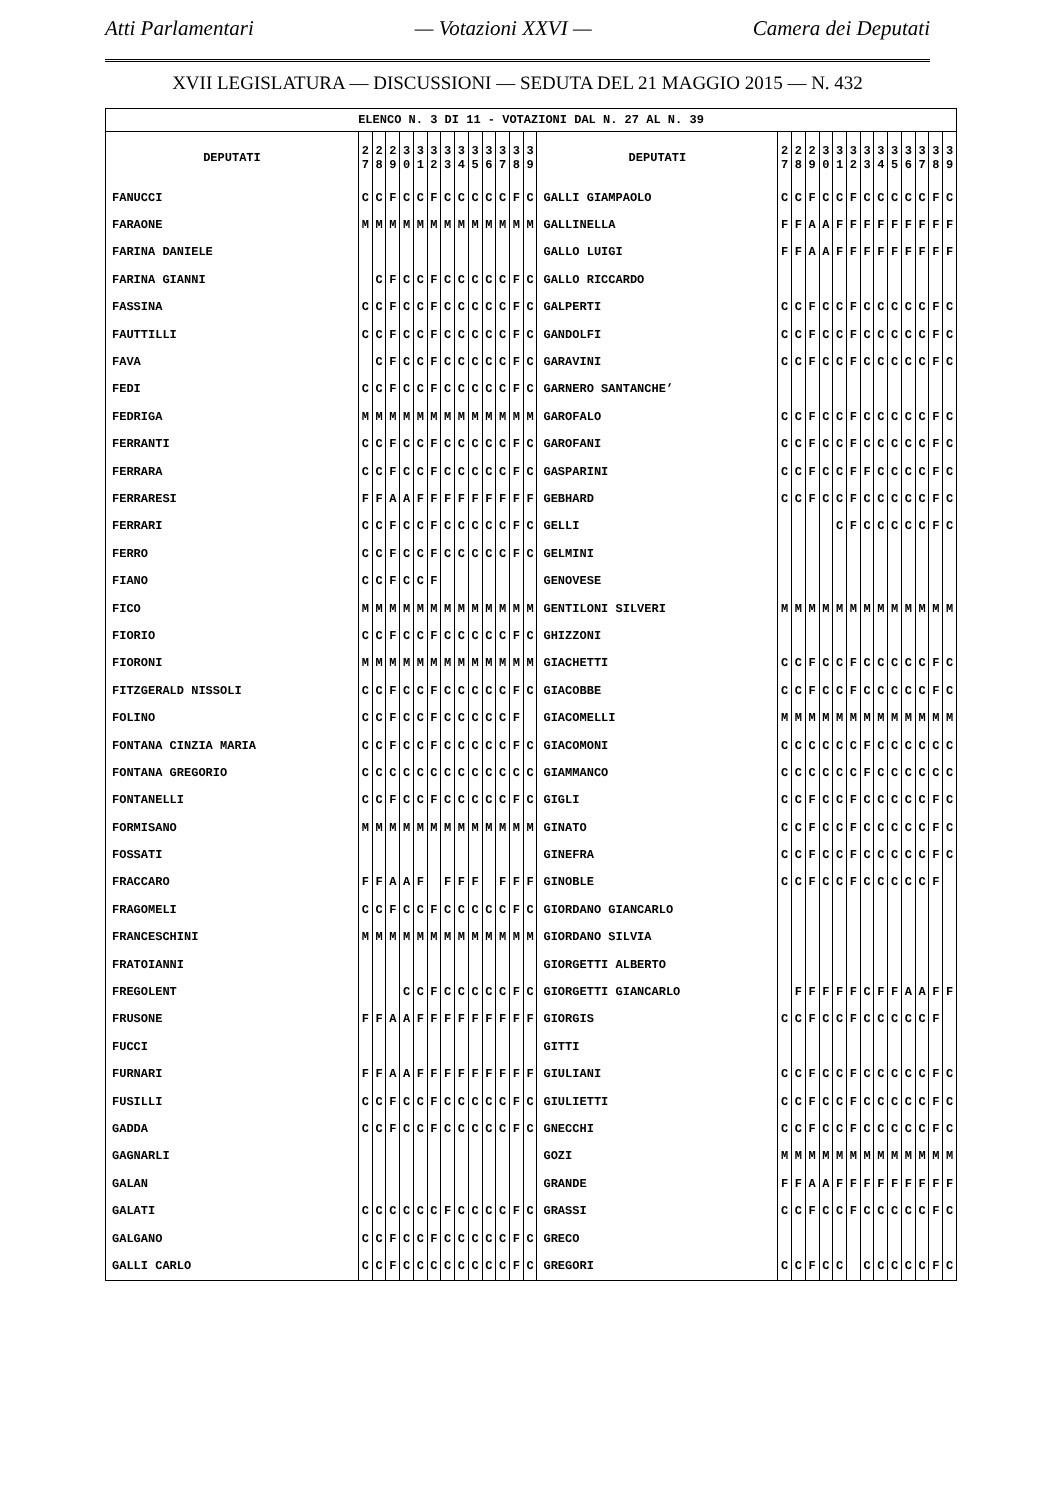Atti Parlamentari — Votazioni XXVI — Camera dei Deputati
XVII LEGISLATURA — DISCUSSIONI — SEDUTA DEL 21 MAGGIO 2015 — N. 432
| ELENCO N. 3 DI 11 - VOTAZIONI DAL N. 27 AL N. 39 | | | | | | | | | | | | | | | | | | | | | | | | | | | |
| DEPUTATI | 2 7 | 2 8 | 2 9 | 3 0 | 3 1 | 3 2 | 3 3 | 3 4 | 3 5 | 3 6 | 3 7 | 3 8 | 3 9 | DEPUTATI | 2 7 | 2 8 | 2 9 | 3 0 | 3 1 | 3 2 | 3 3 | 3 4 | 3 5 | 3 6 | 3 7 | 3 8 | 3 9 |
| FANUCCI | C | C | F | C | C | F | C | C | C | C | C | F | C | GALLI GIAMPAOLO | C | C | F | C | C | F | C | C | C | C | C | F | C |
| FARAONE | M | M | M | M | M | M | M | M | M | M | M | M | M | GALLINELLA | F | F | A | A | F | F | F | F | F | F | F | F | F |
| FARINA DANIELE | | | | | | | | | | | | | | GALLO LUIGI | F | F | A | A | F | F | F | F | F | F | F | F | F |
| FARINA GIANNI | | C | F | C | C | F | C | C | C | C | C | F | C | GALLO RICCARDO | | | | | | | | | | | | | |
| FASSINA | C | C | F | C | C | F | C | C | C | C | C | F | C | GALPERTI | C | C | F | C | C | F | C | C | C | C | C | F | C |
| FAUTTILLI | C | C | F | C | C | F | C | C | C | C | C | F | C | GANDOLFI | C | C | F | C | C | F | C | C | C | C | C | F | C |
| FAVA | | C | F | C | C | F | C | C | C | C | C | F | C | GARAVINI | C | C | F | C | C | F | C | C | C | C | C | F | C |
| FEDI | C | C | F | C | C | F | C | C | C | C | C | F | C | GARNERO SANTANCHE’ | | | | | | | | | | | | | |
| FEDRIGA | M | M | M | M | M | M | M | M | M | M | M | M | M | GAROFALO | C | C | F | C | C | F | C | C | C | C | C | F | C |
| FERRANTI | C | C | F | C | C | F | C | C | C | C | C | F | C | GAROFANI | C | C | F | C | C | F | C | C | C | C | C | F | C |
| FERRARA | C | C | F | C | C | F | C | C | C | C | C | F | C | GASPARINI | C | C | F | C | C | F | F | C | C | C | C | F | C |
| FERRARESI | F | F | A | A | F | F | F | F | F | F | F | F | F | GEBHARD | C | C | F | C | C | F | C | C | C | C | C | F | C |
| FERRARI | C | C | F | C | C | F | C | C | C | C | C | F | C | GELLI | | | | | C | F | C | C | C | C | C | F | C |
| FERRO | C | C | F | C | C | F | C | C | C | C | C | F | C | GELMINI | | | | | | | | | | | | | |
| FIANO | C | C | F | C | C | F | | | | | | | | GENOVESE | | | | | | | | | | | | | |
| FICO | M | M | M | M | M | M | M | M | M | M | M | M | M | GENTILONI SILVERI | M | M | M | M | M | M | M | M | M | M | M | M | M |
| FIORIO | C | C | F | C | C | F | C | C | C | C | C | F | C | GHIZZONI | | | | | | | | | | | | | |
| FIORONI | M | M | M | M | M | M | M | M | M | M | M | M | M | GIACHETTI | C | C | F | C | C | F | C | C | C | C | C | F | C |
| FITZGERALD NISSOLI | C | C | F | C | C | F | C | C | C | C | C | F | C | GIACOBBE | C | C | F | C | C | F | C | C | C | C | C | F | C |
| FOLINO | C | C | F | C | C | F | C | C | C | C | C | F | | GIACOMELLI | M | M | M | M | M | M | M | M | M | M | M | M | M |
| FONTANA CINZIA MARIA | C | C | F | C | C | F | C | C | C | C | C | F | C | GIACOMONI | C | C | C | C | C | C | F | C | C | C | C | C | C |
| FONTANA GREGORIO | C | C | C | C | C | C | C | C | C | C | C | C | C | GIAMMANCO | C | C | C | C | C | C | F | C | C | C | C | C | C |
| FONTANELLI | C | C | F | C | C | F | C | C | C | C | C | F | C | GIGLI | C | C | F | C | C | F | C | C | C | C | C | F | C |
| FORMISANO | M | M | M | M | M | M | M | M | M | M | M | M | M | GINATO | C | C | F | C | C | F | C | C | C | C | C | F | C |
| FOSSATI | | | | | | | | | | | | | | GINEFRA | C | C | F | C | C | F | C | C | C | C | C | F | C |
| FRACCARO | F | F | A | A | F | | F | F | F | | F | F | F | GINOBLE | C | C | F | C | C | F | C | C | C | C | C | F | |
| FRAGOMELI | C | C | F | C | C | F | C | C | C | C | C | F | C | GIORDANO GIANCARLO | | | | | | | | | | | | | |
| FRANCESCHINI | M | M | M | M | M | M | M | M | M | M | M | M | M | GIORDANO SILVIA | | | | | | | | | | | | | |
| FRATOIANNI | | | | | | | | | | | | | | GIORGETTI ALBERTO | | | | | | | | | | | | | |
| FREGOLENT | | | | C | C | F | C | C | C | C | C | F | C | GIORGETTI GIANCARLO | | F | F | F | F | F | C | F | F | A | A | F | F |
| FRUSONE | F | F | A | A | F | F | F | F | F | F | F | F | F | GIORGIS | C | C | F | C | C | F | C | C | C | C | C | F | |
| FUCCI | | | | | | | | | | | | | | GITTI | | | | | | | | | | | | | |
| FURNARI | F | F | A | A | F | F | F | F | F | F | F | F | F | GIULIANI | C | C | F | C | C | F | C | C | C | C | C | F | C |
| FUSILLI | C | C | F | C | C | F | C | C | C | C | C | F | C | GIULIETTI | C | C | F | C | C | F | C | C | C | C | C | F | C |
| GADDA | C | C | F | C | C | F | C | C | C | C | C | F | C | GNECCHI | C | C | F | C | C | F | C | C | C | C | C | F | C |
| GAGNARLI | | | | | | | | | | | | | | GOZI | M | M | M | M | M | M | M | M | M | M | M | M | M |
| GALAN | | | | | | | | | | | | | | GRANDE | F | F | A | A | F | F | F | F | F | F | F | F | F |
| GALATI | C | C | C | C | C | C | F | C | C | C | C | F | C | GRASSI | C | C | F | C | C | F | C | C | C | C | C | F | C |
| GALGANO | C | C | F | C | C | F | C | C | C | C | C | F | C | GRECO | | | | | | | | | | | | | |
| GALLI CARLO | C | C | F | C | C | C | C | C | C | C | C | F | C | GREGORI | C | C | F | C | C | | C | C | C | C | C | F | C |